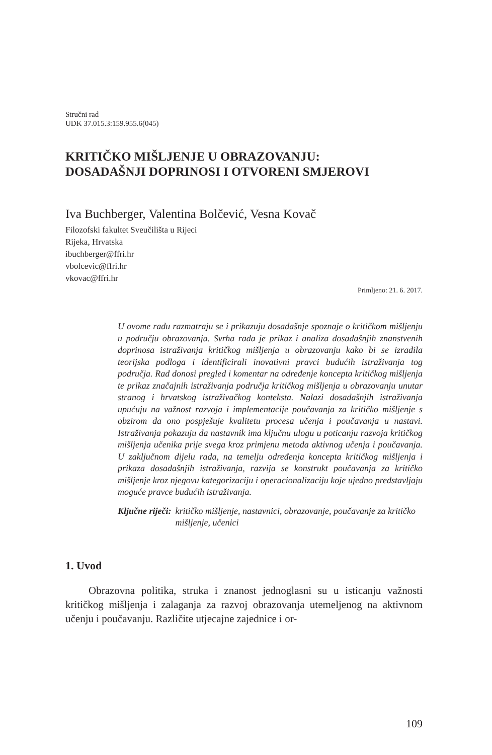Stručni rad
UDK 37.015.3:159.955.6(045)
KRITIČKO MIŠLJENJE U OBRAZOVANJU:
DOSADAŠNJI DOPRINOSI I OTVORENI SMJEROVI
Iva Buchberger, Valentina Bolčević, Vesna Kovač
Filozofski fakultet Sveučilišta u Rijeci
Rijeka, Hrvatska
ibuchberger@ffri.hr
vbolcevic@ffri.hr
vkovac@ffri.hr
Primljeno: 21. 6. 2017.
U ovome radu razmatraju se i prikazuju dosadašnje spoznaje o kritičkom mišljenju u području obrazovanja. Svrha rada je prikaz i analiza dosadašnjih znanstvenih doprinosa istraživanja kritičkog mišljenja u obrazovanju kako bi se izradila teorijska podloga i identificirali inovativni pravci budućih istraživanja tog područja. Rad donosi pregled i komentar na određenje koncepta kritičkog mišljenja te prikaz značajnih istraživanja područja kritičkog mišljenja u obrazovanju unutar stranog i hrvatskog istraživačkog konteksta. Nalazi dosadašnjih istraživanja upućuju na važnost razvoja i implementacije poučavanja za kritičko mišljenje s obzirom da ono pospješuje kvalitetu procesa učenja i poučavanja u nastavi. Istraživanja pokazuju da nastavnik ima ključnu ulogu u poticanju razvoja kritičkog mišljenja učenika prije svega kroz primjenu metoda aktivnog učenja i poučavanja. U zaključnom dijelu rada, na temelju određenja koncepta kritičkog mišljenja i prikaza dosadašnjih istraživanja, razvija se konstrukt poučavanja za kritičko mišljenje kroz njegovu kategorizaciju i operacionalizaciju koje ujedno predstavljaju moguće pravce budućih istraživanja.
Ključne riječi: kritičko mišljenje, nastavnici, obrazovanje, poučavanje za kritičko mišljenje, učenici
1. Uvod
Obrazovna politika, struka i znanost jednoglasni su u isticanju važnosti kritičkog mišljenja i zalaganja za razvoj obrazovanja utemeljenog na aktivnom učenju i poučavanju. Različite utjecajne zajednice i or-
109